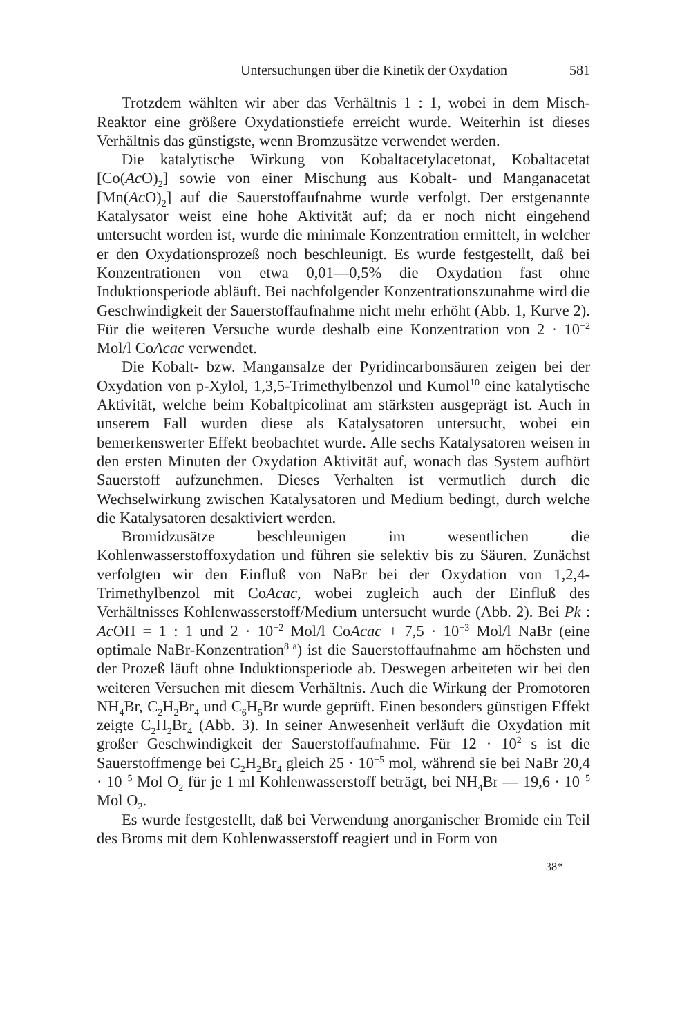Untersuchungen über die Kinetik der Oxydation 581
Trotzdem wählten wir aber das Verhältnis 1 : 1, wobei in dem Misch-Reaktor eine größere Oxydationstiefe erreicht wurde. Weiterhin ist dieses Verhältnis das günstigste, wenn Bromzusätze verwendet werden.
Die katalytische Wirkung von Kobaltacetylacetonat, Kobaltacetat [Co(Ac O)<sub>2</sub>] sowie von einer Mischung aus Kobalt- und Manganacetat [Mn(Ac O)<sub>2</sub>] auf die Sauerstoffaufnahme wurde verfolgt. Der erstgenannte Katalysator weist eine hohe Aktivität auf; da er noch nicht eingehend untersucht worden ist, wurde die minimale Konzentration ermittelt, in welcher er den Oxydationsprozeß noch beschleunigt. Es wurde festgestellt, daß bei Konzentrationen von etwa 0,01—0,5% die Oxydation fast ohne Induktionsperiode abläuft. Bei nachfolgender Konzentrationszunahme wird die Geschwindigkeit der Sauerstoffaufnahme nicht mehr erhöht (Abb. 1, Kurve 2). Für die weiteren Versuche wurde deshalb eine Konzentration von 2 · 10<sup>−2</sup> Mol/l CoAcac verwendet.
Die Kobalt- bzw. Mangansalze der Pyridincarbonsäuren zeigen bei der Oxydation von p-Xylol, 1,3,5-Trimethylbenzol und Kumol<sup>10</sup> eine katalytische Aktivität, welche beim Kobaltpicolinat am stärksten ausgeprägt ist. Auch in unserem Fall wurden diese als Katalysatoren untersucht, wobei ein bemerkenswerter Effekt beobachtet wurde. Alle sechs Katalysatoren weisen in den ersten Minuten der Oxydation Aktivität auf, wonach das System aufhört Sauerstoff aufzunehmen. Dieses Verhalten ist vermutlich durch die Wechselwirkung zwischen Katalysatoren und Medium bedingt, durch welche die Katalysatoren desaktiviert werden.
Bromidzusätze beschleunigen im wesentlichen die Kohlenwasserstoffoxydation und führen sie selektiv bis zu Säuren. Zunächst verfolgten wir den Einfluß von NaBr bei der Oxydation von 1,2,4-Trimethylbenzol mit CoAcac, wobei zugleich auch der Einfluß des Verhältnisses Kohlenwasserstoff/Medium untersucht wurde (Abb. 2). Bei Pk : Ac OH = 1 : 1 und 2 · 10<sup>−2</sup> Mol/l CoAcac + 7,5 · 10<sup>−3</sup> Mol/l NaBr (eine optimale NaBr-Konzentration<sup>8 a</sup>) ist die Sauerstoffaufnahme am höchsten und der Prozeß läuft ohne Induktionsperiode ab. Deswegen arbeiteten wir bei den weiteren Versuchen mit diesem Verhältnis. Auch die Wirkung der Promotoren NH<sub>4</sub>Br, C<sub>2</sub>H<sub>2</sub>Br<sub>4</sub> und C<sub>6</sub>H<sub>5</sub>Br wurde geprüft. Einen besonders günstigen Effekt zeigte C<sub>2</sub>H<sub>2</sub>Br<sub>4</sub> (Abb. 3). In seiner Anwesenheit verläuft die Oxydation mit großer Geschwindigkeit der Sauerstoffaufnahme. Für 12 · 10<sup>2</sup> s ist die Sauerstoffmenge bei C<sub>2</sub>H<sub>2</sub>Br<sub>4</sub> gleich 25 · 10<sup>−5</sup> mol, während sie bei NaBr 20,4 · 10<sup>−5</sup> Mol O<sub>2</sub> für je 1 ml Kohlenwasserstoff beträgt, bei NH<sub>4</sub>Br — 19,6 · 10<sup>−5</sup> Mol O<sub>2</sub>.
Es wurde festgestellt, daß bei Verwendung anorganischer Bromide ein Teil des Broms mit dem Kohlenwasserstoff reagiert und in Form von
38*